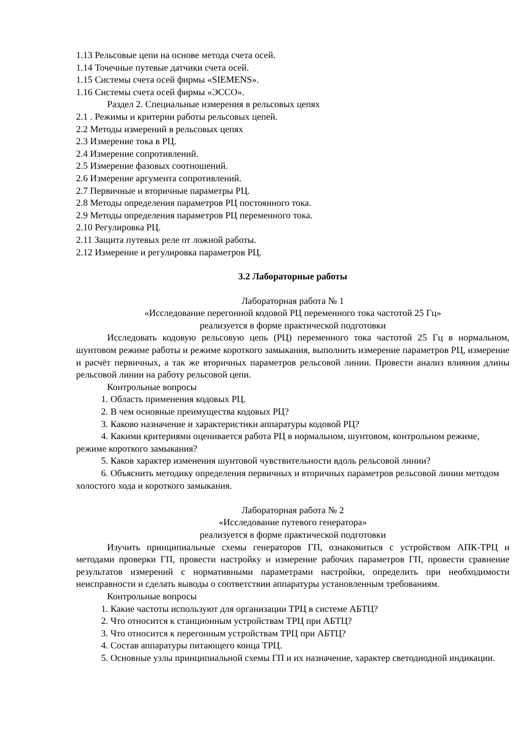1.13 Рельсовые цепи на основе метода счета осей.
1.14 Точечные путевые датчики счета осей.
1.15 Системы счета осей фирмы «SIEMENS».
1.16 Системы счета осей фирмы «ЭССО».
Раздел 2. Специальные измерения в рельсовых цепях
2.1 . Режимы и критерии работы рельсовых цепей.
2.2 Методы измерений в рельсовых цепях
2.3 Измерение тока в РЦ.
2.4 Измерение сопротивлений.
2.5 Измерение фазовых соотношений.
2.6 Измерение аргумента сопротивлений.
2.7 Первичные и вторичные параметры РЦ.
2.8 Методы определения параметров РЦ постоянного тока.
2.9 Методы определения параметров РЦ переменного тока.
2.10 Регулировка РЦ.
2.11 Защита путевых реле от ложной работы.
2.12 Измерение и регулировка параметров РЦ.
3.2 Лабораторные работы
Лабораторная работа № 1
«Исследование перегонной кодовой РЦ переменного тока частотой 25 Гц»
реализуется в форме практической подготовки
Исследовать кодовую рельсовую цепь (РЦ) переменного тока частотой 25 Гц в нормальном, шунтовом режиме работы и режиме короткого замыкания, выполнить измерение параметров РЦ, измерение и расчёт первичных, а так же вторичных параметров рельсовой линии. Провести анализ влияния длины рельсовой линии на работу рельсовой цепи.
Контрольные вопросы
1. Область применения кодовых РЦ.
2. В чем основные преимущества кодовых РЦ?
3. Каково назначение и характеристики аппаратуры кодовой РЦ?
4. Какими критериями оценивается работа РЦ в нормальном, шунтовом, контрольном режиме, режиме короткого замыкания?
5. Каков характер изменения шунтовой чувствительности вдоль рельсовой линии?
6. Объяснить методику определения первичных и вторичных параметров рельсовой линии методом холостого хода и короткого замыкания.
Лабораторная работа № 2
«Исследование путевого генератора»
реализуется в форме практической подготовки
Изучить принципиальные схемы генераторов ГП, ознакомиться с устройством АПК-ТРЦ и методами проверки ГП, провести настройку и измерение рабочих параметров ГП, провести сравнение результатов измерений с нормативными параметрами настройки, определить при необходимости неисправности и сделать выводы о соответствии аппаратуры установленным требованиям.
Контрольные вопросы
1. Какие частоты используют для организации ТРЦ в системе АБТЦ?
2. Что относится к станционным устройствам ТРЦ при АБТЦ?
3. Что относится к перегонным устройствам ТРЦ при АБТЦ?
4. Состав аппаратуры питающего конца ТРЦ.
5. Основные узлы принципиальной схемы ГП и их назначение, характер светодиодной индикации.